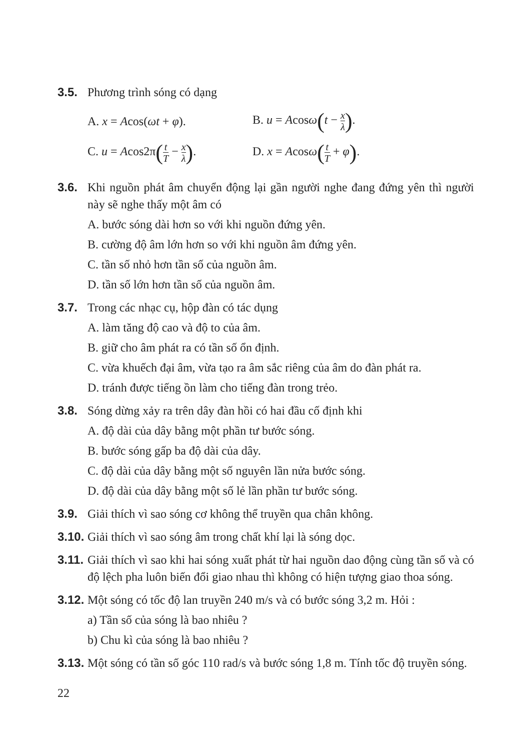3.5. Phương trình sóng có dạng
A. x = Acos(ωt + φ). B. u = Acosω(t − x λ).
C. u = Acos2π(t T − x λ).
D. x = Acosω(t T + φ).
3.6. Khi nguồn phát âm chuyển động lại gần người nghe đang đứng yên thì người này sẽ nghe thấy một âm có
A. bước sóng dài hơn so với khi nguồn đứng yên.
B. cường độ âm lớn hơn so với khi nguồn âm đứng yên.
C. tần số nhỏ hơn tần số của nguồn âm.
D. tần số lớn hơn tần số của nguồn âm.
3.7. Trong các nhạc cụ, hộp đàn có tác dụng
A. làm tăng độ cao và độ to của âm.
B. giữ cho âm phát ra có tần số ổn định.
C. vừa khuếch đại âm, vừa tạo ra âm sắc riêng của âm do đàn phát ra.
D. tránh được tiếng ồn làm cho tiếng đàn trong trẻo.
3.8. Sóng dừng xảy ra trên dây đàn hồi có hai đầu cố định khi
A. độ dài của dây bằng một phần tư bước sóng.
B. bước sóng gấp ba độ dài của dây.
C. độ dài của dây bằng một số nguyên lần nửa bước sóng.
D. độ dài của dây bằng một số lẻ lần phần tư bước sóng.
3.9. Giải thích vì sao sóng cơ không thể truyền qua chân không.
3.10.
Giải thích vì sao sóng âm trong chất khí lại là sóng dọc.
3.11.
Giải thích vì sao khi hai sóng xuất phát từ hai nguồn dao động cùng tần số và có độ lệch pha luôn biến đổi giao nhau thì không có hiện tượng giao thoa sóng.
3.12.
Một sóng có tốc độ lan truyền 240 m/s và có bước sóng 3,2 m. Hỏi :
a) Tần số của sóng là bao nhiêu ?
b) Chu kì của sóng là bao nhiêu ?
3.13.
Một sóng có tần số góc 110 rad/s và bước sóng 1,8 m. Tính tốc độ truyền sóng.
22